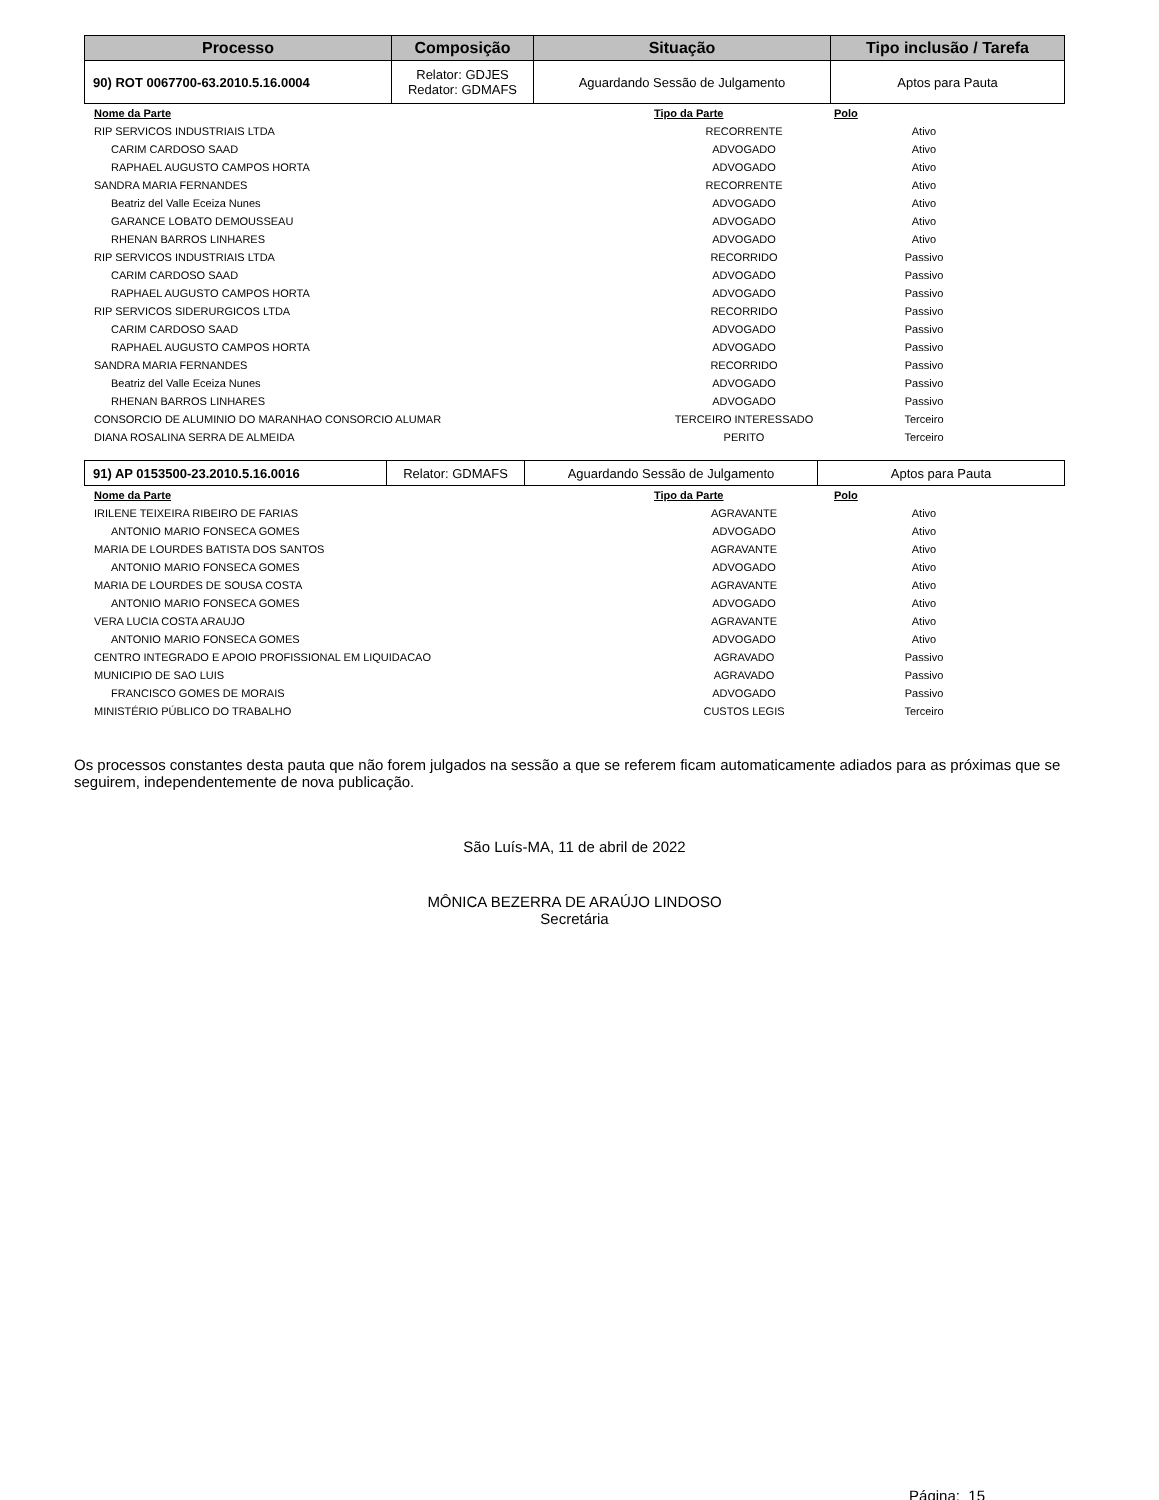| Processo | Composição | Situação | Tipo inclusão / Tarefa |
| --- | --- | --- | --- |
| 90) ROT 0067700-63.2010.5.16.0004 | Relator: GDJES Redator: GDMAFS | Aguardando Sessão de Julgamento | Aptos para Pauta |
| Nome da Parte | Tipo da Parte | Polo |
| --- | --- | --- |
| RIP SERVICOS INDUSTRIAIS LTDA | RECORRENTE | Ativo |
| CARIM CARDOSO SAAD | ADVOGADO | Ativo |
| RAPHAEL AUGUSTO CAMPOS HORTA | ADVOGADO | Ativo |
| SANDRA MARIA FERNANDES | RECORRENTE | Ativo |
| Beatriz del Valle Eceiza Nunes | ADVOGADO | Ativo |
| GARANCE LOBATO DEMOUSSEAU | ADVOGADO | Ativo |
| RHENAN BARROS LINHARES | ADVOGADO | Ativo |
| RIP SERVICOS INDUSTRIAIS LTDA | RECORRIDO | Passivo |
| CARIM CARDOSO SAAD | ADVOGADO | Passivo |
| RAPHAEL AUGUSTO CAMPOS HORTA | ADVOGADO | Passivo |
| RIP SERVICOS SIDERURGICOS LTDA | RECORRIDO | Passivo |
| CARIM CARDOSO SAAD | ADVOGADO | Passivo |
| RAPHAEL AUGUSTO CAMPOS HORTA | ADVOGADO | Passivo |
| SANDRA MARIA FERNANDES | RECORRIDO | Passivo |
| Beatriz del Valle Eceiza Nunes | ADVOGADO | Passivo |
| RHENAN BARROS LINHARES | ADVOGADO | Passivo |
| CONSORCIO DE ALUMINIO DO MARANHAO CONSORCIO ALUMAR | TERCEIRO INTERESSADO | Terceiro |
| DIANA ROSALINA SERRA DE ALMEIDA | PERITO | Terceiro |
| 91) AP 0153500-23.2010.5.16.0016 | Relator: GDMAFS | Aguardando Sessão de Julgamento | Aptos para Pauta |
| Nome da Parte | Tipo da Parte | Polo |
| --- | --- | --- |
| IRILENE TEIXEIRA RIBEIRO DE FARIAS | AGRAVANTE | Ativo |
| ANTONIO MARIO FONSECA GOMES | ADVOGADO | Ativo |
| MARIA DE LOURDES BATISTA DOS SANTOS | AGRAVANTE | Ativo |
| ANTONIO MARIO FONSECA GOMES | ADVOGADO | Ativo |
| MARIA DE LOURDES DE SOUSA COSTA | AGRAVANTE | Ativo |
| ANTONIO MARIO FONSECA GOMES | ADVOGADO | Ativo |
| VERA LUCIA COSTA ARAUJO | AGRAVANTE | Ativo |
| ANTONIO MARIO FONSECA GOMES | ADVOGADO | Ativo |
| CENTRO INTEGRADO E APOIO PROFISSIONAL EM LIQUIDACAO | AGRAVADO | Passivo |
| MUNICIPIO DE SAO LUIS | AGRAVADO | Passivo |
| FRANCISCO GOMES DE MORAIS | ADVOGADO | Passivo |
| MINISTÉRIO PÚBLICO DO TRABALHO | CUSTOS LEGIS | Terceiro |
Os processos constantes desta pauta que não forem julgados na sessão a que se referem ficam automaticamente adiados para as próximas que se seguirem, independentemente de nova publicação.
São Luís-MA, 11 de abril de 2022
MÔNICA BEZERRA DE ARAÚJO LINDOSO
Secretária
Página: 15